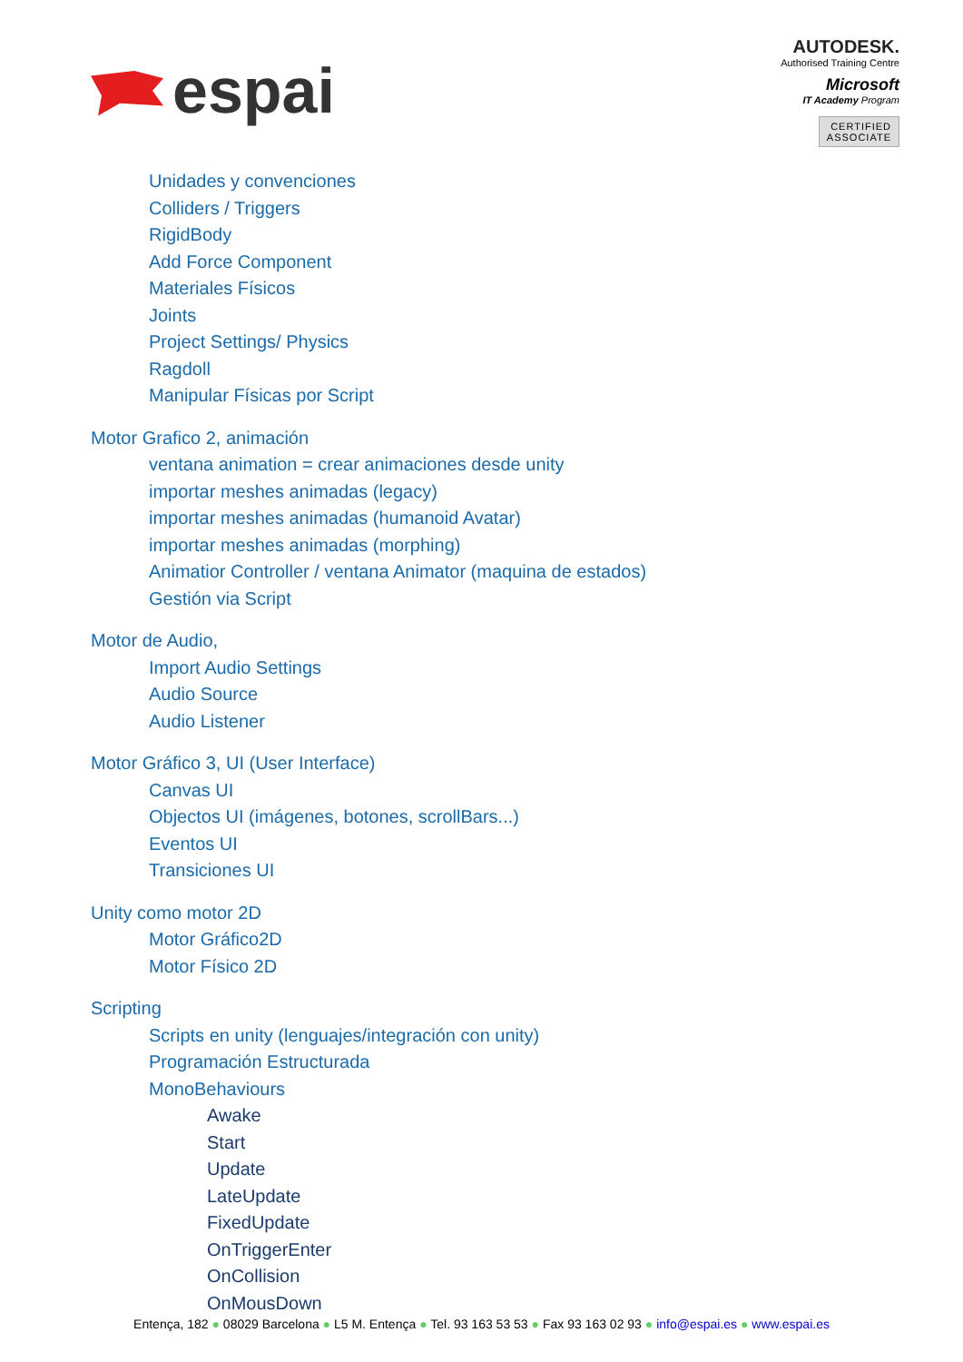espai
AUTODESK.
Authorised Training Centre
Microsoft
IT Academy Program
CERTIFIED
ASSOCIATE
Unidades y convenciones
Colliders / Triggers
RigidBody
Add Force Component
Materiales Físicos
Joints
Project Settings/ Physics
Ragdoll
Manipular Físicas por Script
Motor Grafico 2, animación
ventana animation = crear animaciones desde unity
importar meshes animadas (legacy)
importar meshes animadas (humanoid Avatar)
importar meshes animadas (morphing)
Animatior Controller / ventana Animator (maquina de estados)
Gestión via Script
Motor de Audio,
Import Audio Settings
Audio Source
Audio Listener
Motor Gráfico 3, UI (User Interface)
Canvas UI
Objectos UI (imágenes, botones, scrollBars...)
Eventos UI
Transiciones UI
Unity como motor 2D
Motor Gráfico2D
Motor Físico 2D
Scripting
Scripts en unity (lenguajes/integración con unity)
Programación Estructurada
MonoBehaviours
Awake
Start
Update
LateUpdate
FixedUpdate
OnTriggerEnter
OnCollision
OnMousDown
Entença, 182 ● 08029 Barcelona ● L5 M. Entença ● Tel. 93 163 53 53 ● Fax 93 163 02 93 ● info@espai.es ● www.espai.es